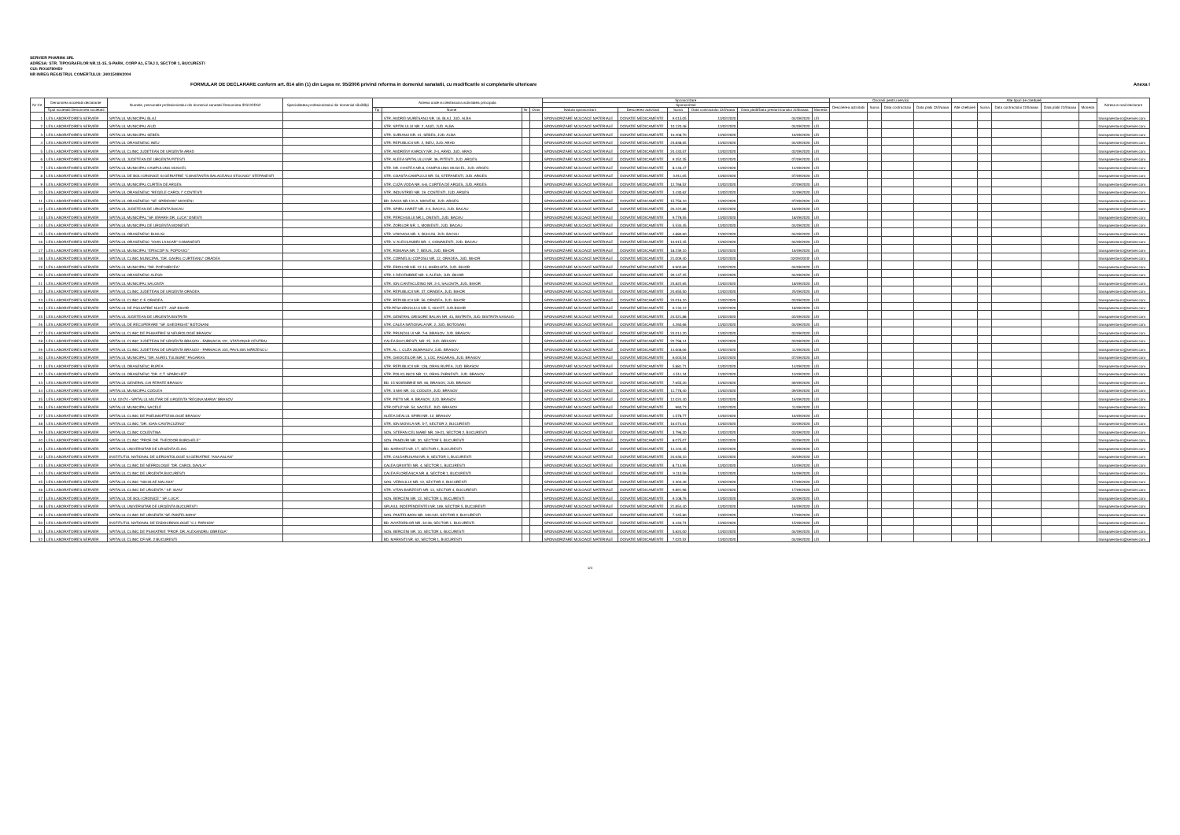SERVIER PHARMA SRL
ADRESA: STR. TIPOGRAFILOR NR.11-15, S-PARK, CORP A1, ETAJ 3, SECTOR 1, BUCURESTI
CUI: RO16780450
NR INREG REGISTRUL COMERTULUI: J40/15089/2004
FORMULAR DE DECLARARE conform art. 814 alin (1) din Legea nr. 95/2006 privind reforma in domeniul sanatatii, cu modificarile si completarile ulterioare Anexa I
| Nr Crt | Denumirea societatii declarante | Numele, prenumele profesionistului din domeniul sanatatii Denumirea IDS1/ODS2 | Specialitatea profesionistului din domeniul sănătăţii | Adresa unde isi desfasoara activitatea principala | | | | Sponsorizare | | | | | | Onorarii pentru servicii | | | | Alte tipuri de cheltuieli | | | | | Adresa e-mail declarant |
| --- | --- | --- | --- | --- | --- | --- | --- | --- | --- | --- | --- | --- | --- | --- | --- | --- | --- | --- | --- | --- | --- | --- | --- |
| | | | | | | | | Sponsorizari | | | | | | Descrierea activitatii | Suma | Data contractului | Data platii zz/ll/aaaa | Alte cheltuieli | Suma | Data contractului zz/ll/aaaa | Data platii zz/ll/aaaa | Moneda | |
| | Tipul societatii Denumirea societatii | | | Tip | Nume | Nr | Oras | Natura sponsorizarii | Descrierea activitatii | Suma | Data contractului zz/ll/aaaa | Data plată/Data predarii bunului zz/ll/aaaa | Moneda | | | | | | | | | | |
| 1 | LES LABORATOIRES SERVIER | SPITALUL MUNICIPAL BLAJ | | | STR. ANDREI MURESANU NR. 16, BLAJ, JUD. ALBA | | | SPONSORIZARE MIJLOACE MATERIALE | DONATIE MEDICAMENTE | 9.015,05 | 13/02/2020 | 04/09/2020 | LEI | | | | | | | | | | transparenta-ro@servier.com |
| 2 | LES LABORATOIRES SERVIER | SPITALUL MUNICIPAL AIUD | | | STR. SPITALULUI NR. 2, AIUD, JUD. ALBA | | | SPONSORIZARE MIJLOACE MATERIALE | DONATIE MEDICAMENTE | 10.120,48 | 13/02/2020 | 04/09/2020 | LEI | | | | | | | | | | transparenta-ro@servier.com |
| 3 | LES LABORATOIRES SERVIER | SPITALUL MUNICIPAL SEBES | | | STR. SURIANU NR. 41, SEBES, JUD. ALBA | | | SPONSORIZARE MIJLOACE MATERIALE | DONATIE MEDICAMENTE | 10.208,70 | 13/02/2020 | 16/09/2020 | LEI | | | | | | | | | | transparenta-ro@servier.com |
| 4 | LES LABORATOIRES SERVIER | SPITALUL ORASENESC INEU | | | STR. REPUBLICII NR. 2, INEU, JUD. ARAD | | | SPONSORIZARE MIJLOACE MATERIALE | DONATIE MEDICAMENTE | 23.838,65 | 13/02/2020 | 04/09/2020 | LEI | | | | | | | | | | transparenta-ro@servier.com |
| 5 | LES LABORATOIRES SERVIER | SPITALUL CLINIC JUDETEAN DE URGENTA ARAD | | | STR. ANDRENY KAROLY NR. 2-4, ARAD, JUD. ARAD | | | SPONSORIZARE MIJLOACE MATERIALE | DONATIE MEDICAMENTE | 24.433,57 | 13/02/2020 | 02/09/2020 | LEI | | | | | | | | | | transparenta-ro@servier.com |
| 6 | LES LABORATOIRES SERVIER | SPITALUL JUDETEAN DE URGENTA PITESTI | | | STR. ALEEA SPITALULUI NR. 36, PITESTI, JUD. ARGES | | | SPONSORIZARE MIJLOACE MATERIALE | DONATIE MEDICAMENTE | 9.352,35 | 13/02/2020 | 07/09/2020 | LEI | | | | | | | | | | transparenta-ro@servier.com |
| 7 | LES LABORATOIRES SERVIER | SPITALUL MUNICIPAL CAMPULUNG MUSCEL | | | STR. DR. COSTEA NR.8, CAMPULUNG MUSCEL, JUD. ARGES | | | SPONSORIZARE MIJLOACE MATERIALE | DONATIE MEDICAMENTE | 8.146,47 | 13/02/2020 | 14/09/2020 | LEI | | | | | | | | | | transparenta-ro@servier.com |
| 8 | LES LABORATOIRES SERVIER | SPITALUL DE BOLI CRONICE SI GERIATRIE "CONSTANTIN BALACEANU STOLNICI" STEFANESTI | | | STR. COASTA CAMPULUI NR. 54, STEFANESTI, JUD. ARGES | | | SPONSORIZARE MIJLOACE MATERIALE | DONATIE MEDICAMENTE | 3.911,05 | 13/02/2020 | 07/09/2020 | LEI | | | | | | | | | | transparenta-ro@servier.com |
| 9 | LES LABORATOIRES SERVIER | SPITALUL MUNICIPAL CURTEA DE ARGES | | | STR. CUZA VODA NR. 6-8, CURTEA DE ARGES, JUD. ARGES | | | SPONSORIZARE MIJLOACE MATERIALE | DONATIE MEDICAMENTE | 12.768,52 | 13/02/2020 | 07/09/2020 | LEI | | | | | | | | | | transparenta-ro@servier.com |
| 10 | LES LABORATOIRES SERVIER | SPITALUL ORASENESC "REGELE CAROL I" COSTESTI | | | STR. INDUSTRIEI NR. 19, COSTESTI, JUD. ARGES | | | SPONSORIZARE MIJLOACE MATERIALE | DONATIE MEDICAMENTE | 3.430,62 | 13/02/2020 | 11/09/2020 | LEI | | | | | | | | | | transparenta-ro@servier.com |
| 11 | LES LABORATOIRES SERVIER | SPITALUL ORASENESC "SF. SPIRIDON" MIOVENI | | | BD. DACIA NR.131 A, MIOVENI, JUD. ARGES | | | SPONSORIZARE MIJLOACE MATERIALE | DONATIE MEDICAMENTE | 15.756,10 | 13/02/2020 | 07/09/2020 | LEI | | | | | | | | | | transparenta-ro@servier.com |
| 12 | LES LABORATOIRES SERVIER | SPITALUL JUDETEAN DE URGENTA BACAU | | | STR. SPIRU HARET NR. 2-4, BACAU, JUD. BACAU | | | SPONSORIZARE MIJLOACE MATERIALE | DONATIE MEDICAMENTE | 20.222,86 | 13/02/2020 | 18/09/2020 | LEI | | | | | | | | | | transparenta-ro@servier.com |
| 13 | LES LABORATOIRES SERVIER | SPITALUL MUNICIPAL "SF. IERARH DR. LUCA" ONESTI | | | STR. PERCHIULUI NR.1, ONESTI, JUD. BACAU | | | SPONSORIZARE MIJLOACE MATERIALE | DONATIE MEDICAMENTE | 9.778,55 | 13/02/2020 | 18/09/2020 | LEI | | | | | | | | | | transparenta-ro@servier.com |
| 14 | LES LABORATOIRES SERVIER | SPITALUL MUNICIPAL DE URGENTA MOINESTI | | | STR. ZORILOR NR. 1, MOINESTI, JUD. BACAU | | | SPONSORIZARE MIJLOACE MATERIALE | DONATIE MEDICAMENTE | 5.534,45 | 13/02/2020 | 04/09/2020 | LEI | | | | | | | | | | transparenta-ro@servier.com |
| 15 | LES LABORATOIRES SERVIER | SPITALUL ORASENESC BUHUSI | | | STR. VOIOAGA NR. 3, BUHUSI, JUD. BACAU | | | SPONSORIZARE MIJLOACE MATERIALE | DONATIE MEDICAMENTE | 4.880,60 | 13/02/2020 | 04/09/2020 | LEI | | | | | | | | | | transparenta-ro@servier.com |
| 16 | LES LABORATOIRES SERVIER | SPITALUL ORASENESC "IOAN LASCAR" COMANESTI | | | STR. V. ALECSANDRI NR. 1, COMANESTI, JUD. BACAU | | | SPONSORIZARE MIJLOACE MATERIALE | DONATIE MEDICAMENTE | 10.915,45 | 13/02/2020 | 04/09/2020 | LEI | | | | | | | | | | transparenta-ro@servier.com |
| 17 | LES LABORATOIRES SERVIER | SPITALUL MUNICIPAL "EPISCOP N. POPOVICI" | | | STR. ROMANA NR. 7, BEIUS, JUD. BIHOR | | | SPONSORIZARE MIJLOACE MATERIALE | DONATIE MEDICAMENTE | 18.239,10 | 13/02/2020 | 16/09/2020 | LEI | | | | | | | | | | transparenta-ro@servier.com |
| 18 | LES LABORATOIRES SERVIER | SPITALUL CLINIC MUNICIPAL "DR. GAVRIL CURTEANU" ORADEA | | | STR. CORNELIU COPOSU NR. 12, ORADEA, JUD. BIHOR | | | SPONSORIZARE MIJLOACE MATERIALE | DONATIE MEDICAMENTE | 21.009,40 | 13/02/2020 | 02/09/2020! | LEI | | | | | | | | | | transparenta-ro@servier.com |
| 19 | LES LABORATOIRES SERVIER | SPITALUL MUNICIPAL "DR. POP MIRCEA" | | | STR. EROILOR NR. 12-14, MARGHITA, JUD. BIHOR | | | SPONSORIZARE MIJLOACE MATERIALE | DONATIE MEDICAMENTE | 9.902,69 | 13/02/2020 | 04/09/2020 | LEI | | | | | | | | | | transparenta-ro@servier.com |
| 20 | LES LABORATOIRES SERVIER | SPITALUL ORASENESC ALESD | | | STR. 1 DECEMBRIE NR. 3, ALESD, JUD. BIHOR | | | SPONSORIZARE MIJLOACE MATERIALE | DONATIE MEDICAMENTE | 20.147,25 | 13/02/2020 | 04/09/2020 | LEI | | | | | | | | | | transparenta-ro@servier.com |
| 21 | LES LABORATOIRES SERVIER | SPITALUL MUNICIPAL SALONTA | | | STR. ION CANTACUZINO NR. 2-4, SALONTA, JUD. BIHOR | | | SPONSORIZARE MIJLOACE MATERIALE | DONATIE MEDICAMENTE | 23.822,65 | 13/02/2020 | 18/09/2020 | LEI | | | | | | | | | | transparenta-ro@servier.com |
| 22 | LES LABORATOIRES SERVIER | SPITALUL CLINIC JUDETEAN DE URGENTA ORADEA | | | STR. REPUBLICII NR. 37, ORADEA, JUD. BIHOR | | | SPONSORIZARE MIJLOACE MATERIALE | DONATIE MEDICAMENTE | 24.655,50 | 13/02/2020 | 25/09/2020 | LEI | | | | | | | | | | transparenta-ro@servier.com |
| 23 | LES LABORATOIRES SERVIER | SPITALUL CLINIC C.F. ORADEA | | | STR. REPUBLICII NR. 56, ORADEA, JUD. BIHOR | | | SPONSORIZARE MIJLOACE MATERIALE | DONATIE MEDICAMENTE | 24.016,10 | 13/02/2020 | 02/09/2020 | LEI | | | | | | | | | | transparenta-ro@servier.com |
| 24 | LES LABORATOIRES SERVIER | SPITALUL DE PSIHIATRIE NUCET - ASP BIHOR | | | STR.PESCARUSULUI NR. 5, NUCET, JUD.BIHOR | | | SPONSORIZARE MIJLOACE MATERIALE | DONATIE MEDICAMENTE | 9.134,12 | 13/02/2020 | 18/09/2020 | LEI | | | | | | | | | | transparenta-ro@servier.com |
| 25 | LES LABORATOIRES SERVIER | SPITALUL JUDETEAN DE URGENTA BISTRITA | | | STR. GENERAL GRIGORE BALAN NR. 43, BISTRITA, JUD. BISTRITA NASAUD | | | SPONSORIZARE MIJLOACE MATERIALE | DONATIE MEDICAMENTE | 24.521,88 | 13/02/2020 | 02/09/2020 | LEI | | | | | | | | | | transparenta-ro@servier.com |
| 26 | LES LABORATOIRES SERVIER | SPITALUL DE RECUPERARE "SF. GHEORGHE" BOTOSANI | | | STR. CALEA NATIONALA NR. 2, JUD. BOTOSANI | | | SPONSORIZARE MIJLOACE MATERIALE | DONATIE MEDICAMENTE | 4.260,66 | 13/02/2020 | 04/09/2020 | LEI | | | | | | | | | | transparenta-ro@servier.com |
| 27 | LES LABORATOIRES SERVIER | SPITALUL CLINIC DE PSIHIATRIE SI NEUROLOGIE BRASOV | | | STR. PRUNDULUI NR. 7-9, BRASOV, JUD. BRASOV | | | SPONSORIZARE MIJLOACE MATERIALE | DONATIE MEDICAMENTE | 24.014,20 | 13/02/2020 | 02/09/2020 | LEI | | | | | | | | | | transparenta-ro@servier.com |
| 28 | LES LABORATOIRES SERVIER | SPITALUL CLINIC JUDETEAN DE URGENTA BRASOV - FARMACIA 101, STATIONAR CENTRAL | | | CALEA BUCURESTI, NR. 25, JUD. BRASOV | | | SPONSORIZARE MIJLOACE MATERIALE | DONATIE MEDICAMENTE | 22.798,14 | 13/02/2020 | 02/09/2020 | LEI | | | | | | | | | | transparenta-ro@servier.com |
| 29 | LES LABORATOIRES SERVIER | SPITALUL CLINIC JUDETEAN DE URGENTA BRASOV - FARMACIA 103, PAVILION MĂRZESCU | | | STR. AL. I. CUZA 28,BRASOV, JUD. BRASOV | | | SPONSORIZARE MIJLOACE MATERIALE | DONATIE MEDICAMENTE | 14.608,06 | 13/02/2020 | 11/09/2020 | LEI | | | | | | | | | | transparenta-ro@servier.com |
| 30 | LES LABORATOIRES SERVIER | SPITALUL MUNICIPAL "DR. AUREL TULBURE" FAGARAS | | | STR. GHIOCEILOR NR. 1, LOC. FAGARAS, JUD. BRASOV | | | SPONSORIZARE MIJLOACE MATERIALE | DONATIE MEDICAMENTE | 6.003,54 | 13/02/2020 | 07/09/2020 | LEI | | | | | | | | | | transparenta-ro@servier.com |
| 31 | LES LABORATOIRES SERVIER | SPITALUL ORASENESC RUPEA | | | STR. REPUBLICII NR. 128, ORAS RUPEA, JUD. BRASOV | | | SPONSORIZARE MIJLOACE MATERIALE | DONATIE MEDICAMENTE | 5.881,71 | 13/02/2020 | 14/09/2020 | LEI | | | | | | | | | | transparenta-ro@servier.com |
| 32 | LES LABORATOIRES SERVIER | SPITALUL ORASENESC "DR. C.T. SPARCHEZ" | | | STR. POLICLINICII NR. 12, ORAS ZARNESTI, JUD. BRASOV | | | SPONSORIZARE MIJLOACE MATERIALE | DONATIE MEDICAMENTE | 4.511,34 | 13/02/2020 | 10/09/2020 | LEI | | | | | | | | | | transparenta-ro@servier.com |
| 33 | LES LABORATOIRES SERVIER | SPITALUL GENERAL CAI FERATE BRASOV | | | BD. 15 NOIEMBRIE NR. 60, BRASOV, JUD. BRASOV | | | SPONSORIZARE MIJLOACE MATERIALE | DONATIE MEDICAMENTE | 7.655,20 | 13/02/2020 | 09/09/2020 | LEI | | | | | | | | | | transparenta-ro@servier.com |
| 34 | LES LABORATOIRES SERVIER | SPITALUL MUNICIPAL CODLEA | | | STR. 3 MAI NR. 10, CODLEA, JUD. BRASOV | | | SPONSORIZARE MIJLOACE MATERIALE | DONATIE MEDICAMENTE | 11.778,40 | 13/02/2020 | 09/09/2020 | LEI | | | | | | | | | | transparenta-ro@servier.com |
| 35 | LES LABORATOIRES SERVIER | U.M. 02474 - SPITALUL MILITAR DE URGENTA "REGINA MARIA" BRASOV | | | STR. PIETII NR. 9, BRASOV, JUD. BRASOV | | | SPONSORIZARE MIJLOACE MATERIALE | DONATIE MEDICAMENTE | 12.024,40 | 13/02/2020 | 16/09/2020 | LEI | | | | | | | | | | transparenta-ro@servier.com |
| 36 | LES LABORATOIRES SERVIER | SPITALUL MUNICIPAL SACELE | | | STR.OITUZ NR. 54, SACELE, JUD. BRASOV | | | SPONSORIZARE MIJLOACE MATERIALE | DONATIE MEDICAMENTE | 960,73 | 13/02/2020 | 11/09/2020 | LEI | | | | | | | | | | transparenta-ro@servier.com |
| 37 | LES LABORATOIRES SERVIER | SPITALUL CLINIC DE PNEUMOFTIZIOLOGIE BRASOV | | | ALEEA DEALUL SPIRII NR. 12, BRASOV | | | SPONSORIZARE MIJLOACE MATERIALE | DONATIE MEDICAMENTE | 1.578,77 | 13/02/2020 | 16/09/2020 | LEI | | | | | | | | | | transparenta-ro@servier.com |
| 38 | LES LABORATOIRES SERVIER | SPITALUL CLINIC "DR. IOAN CANTACUZINO" | | | STR. ION MOVILA NR. 5-7, SECTOR 2, BUCURESTI | | | SPONSORIZARE MIJLOACE MATERIALE | DONATIE MEDICAMENTE | 16.074,61 | 13/02/2020 | 03/09/2020 | LEI | | | | | | | | | | transparenta-ro@servier.com |
| 39 | LES LABORATOIRES SERVIER | SPITALUL CLINIC COLENTINA | | | SOS. STEFAN CEL MARE NR. 19-21, SECTOR 2, BUCURESTI | | | SPONSORIZARE MIJLOACE MATERIALE | DONATIE MEDICAMENTE | 3.796,20 | 13/02/2020 | 03/09/2020 | LEI | | | | | | | | | | transparenta-ro@servier.com |
| 40 | LES LABORATOIRES SERVIER | SPITALUL CLINIC "PROF. DR. THEODOR BURGHELE" | | | SOS. PANDURI NR. 20, SECTOR 5, BUCURESTI | | | SPONSORIZARE MIJLOACE MATERIALE | DONATIE MEDICAMENTE | 8.075,07 | 13/02/2020 | 03/09/2020 | LEI | | | | | | | | | | transparenta-ro@servier.com |
| 41 | LES LABORATOIRES SERVIER | SPITALUL UNIVERSITAR DE URGENTA ELIAS | | | BD. MARASTI NR. 17, SECTOR 1, BUCURESTI | | | SPONSORIZARE MIJLOACE MATERIALE | DONATIE MEDICAMENTE | 14.103,45 | 13/02/2020 | 03/09/2020 | LEI | | | | | | | | | | transparenta-ro@servier.com |
| 42 | LES LABORATOIRES SERVIER | INSTITUTUL NATIONAL DE GERONTOLOGIE SI GERIATRIE "ANA ASLAN" | | | STR. CALDARUSANI NR. 9, SECTOR 1, BUCURESTI | | | SPONSORIZARE MIJLOACE MATERIALE | DONATIE MEDICAMENTE | 24.630,10 | 13/02/2020 | 03/09/2020 | LEI | | | | | | | | | | transparenta-ro@servier.com |
| 43 | LES LABORATOIRES SERVIER | SPITALUL CLINIC DE NEFROLOGIE "DR. CAROL DAVILA" | | | CALEA GRIVITEI NR. 4, SECTOR 1, BUCURESTI | | | SPONSORIZARE MIJLOACE MATERIALE | DONATIE MEDICAMENTE | 8.714,95 | 13/02/2020 | 15/09/2020 | LEI | | | | | | | | | | transparenta-ro@servier.com |
| 44 | LES LABORATOIRES SERVIER | SPITALUL CLINIC DE URGENTA BUCURESTI | | | CALEA FLOREASCA NR. 8, SECTOR 1, BUCURESTI | | | SPONSORIZARE MIJLOACE MATERIALE | DONATIE MEDICAMENTE | 9.110,59 | 13/02/2020 | 16/09/2020 | LEI | | | | | | | | | | transparenta-ro@servier.com |
| 45 | LES LABORATOIRES SERVIER | SPITALUL CLINIC "NICOLAE MALAXA" | | | SOS. VERGULUI NR. 12, SECTOR 2, BUCURESTI | | | SPONSORIZARE MIJLOACE MATERIALE | DONATIE MEDICAMENTE | 2.303,49 | 13/02/2020 | 17/09/2020 | LEI | | | | | | | | | | transparenta-ro@servier.com |
| 46 | LES LABORATOIRES SERVIER | SPITALUL CLINIC DE URGENTA " SF. IOAN" | | | STR. VITAN BARZESTI NR. 13, SECTOR 4, BUCURESTI | | | SPONSORIZARE MIJLOACE MATERIALE | DONATIE MEDICAMENTE | 9.891,98 | 13/02/2020 | 17/09/2020 | LEI | | | | | | | | | | transparenta-ro@servier.com |
| 47 | LES LABORATOIRES SERVIER | SPITALUL DE BOLI CRONICE " SF. LUCA" | | | SOS. BERCENI NR. 12, SECTOR 4, BUCURESTI | | | SPONSORIZARE MIJLOACE MATERIALE | DONATIE MEDICAMENTE | 9.108,76 | 13/02/2020 | 04/09/2020 | LEI | | | | | | | | | | transparenta-ro@servier.com |
| 48 | LES LABORATOIRES SERVIER | SPITALUL UNIVERSITAR DE URGENTA BUCURESTI | | | SPLAIUL INDEPENDENTEI NR. 169, SECTOR 5, BUCURESTI | | | SPONSORIZARE MIJLOACE MATERIALE | DONATIE MEDICAMENTE | 21.854,40 | 13/02/2020 | 16/09/2020 | LEI | | | | | | | | | | transparenta-ro@servier.com |
| 49 | LES LABORATOIRES SERVIER | SPITALUL CLINIC DE URGENTA "SF. PANTELIMON" | | | SOS. PANTELIMON NR. 340-342, SECTOR 2, BUCURESTI | | | SPONSORIZARE MIJLOACE MATERIALE | DONATIE MEDICAMENTE | 7.345,80 | 13/02/2020 | 17/09/2020 | LEI | | | | | | | | | | transparenta-ro@servier.com |
| 50 | LES LABORATOIRES SERVIER | INSTITUTUL NATIONAL DE ENDOCRINOLOGIE "C.I. PARHON" | | | BD. AVIATORILOR NR. 34-36, SECTOR 1, BUCURESTI | | | SPONSORIZARE MIJLOACE MATERIALE | DONATIE MEDICAMENTE | 6.440,74 | 13/02/2020 | 15/09/2020 | LEI | | | | | | | | | | transparenta-ro@servier.com |
| 51 | LES LABORATOIRES SERVIER | SPITALUL CLINIC DE PSIHIATRIE "PROF. DR. ALEXANDRU OBREGIA" | | | SOS. BERCENI NR. 10, SECTOR 4, BUCURESTI | | | SPONSORIZARE MIJLOACE MATERIALE | DONATIE MEDICAMENTE | 5.824,00 | 13/02/2020 | 04/09/2020 | LEI | | | | | | | | | | transparenta-ro@servier.com |
| 52 | LES LABORATOIRES SERVIER | SPITALUL CLINIC CF NR. 2 BUCURESTI | | | BD. MARASTI NR. 62, SECTOR 1, BUCURESTI | | | SPONSORIZARE MIJLOACE MATERIALE | DONATIE MEDICAMENTE | 7.022,52 | 13/02/2020 | 04/09/2020 | LEI | | | | | | | | | | transparenta-ro@servier.com |
1/4